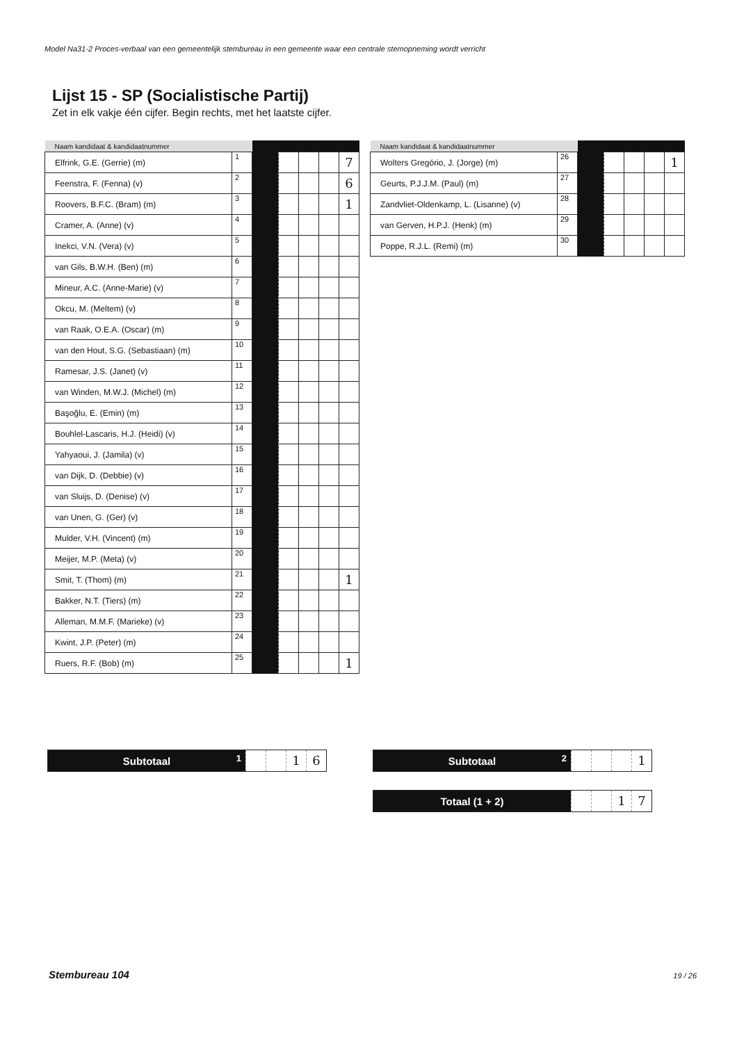Model Na31-2 Proces-verbaal van een gemeentelijk stembureau in een gemeente waar een centrale stemopneming wordt verricht
Lijst 15 - SP (Socialistische Partij)
Zet in elk vakje één cijfer. Begin rechts, met het laatste cijfer.
| Naam kandidaat & kandidaatnummer | | | | | | |
| --- | --- | --- | --- | --- | --- | --- |
| Elfrink, G.E. (Gerrie) (m) | 1 | | | | | 7 |
| Feenstra, F. (Fenna) (v) | 2 | | | | | 6 |
| Roovers, B.F.C. (Bram) (m) | 3 | | | | | 1 |
| Cramer, A. (Anne) (v) | 4 | | | | | |
| Inekci, V.N. (Vera) (v) | 5 | | | | | |
| van Gils, B.W.H. (Ben) (m) | 6 | | | | | |
| Mineur, A.C. (Anne-Marie) (v) | 7 | | | | | |
| Okcu, M. (Meltem) (v) | 8 | | | | | |
| van Raak, O.E.A. (Oscar) (m) | 9 | | | | | |
| van den Hout, S.G. (Sebastiaan) (m) | 10 | | | | | |
| Ramesar, J.S. (Janet) (v) | 11 | | | | | |
| van Winden, M.W.J. (Michel) (m) | 12 | | | | | |
| Başoğlu, E. (Emin) (m) | 13 | | | | | |
| Bouhlel-Lascaris, H.J. (Heidi) (v) | 14 | | | | | |
| Yahyaoui, J. (Jamila) (v) | 15 | | | | | |
| van Dijk, D. (Debbie) (v) | 16 | | | | | |
| van Sluijs, D. (Denise) (v) | 17 | | | | | |
| van Unen, G. (Ger) (v) | 18 | | | | | |
| Mulder, V.H. (Vincent) (m) | 19 | | | | | |
| Meijer, M.P. (Meta) (v) | 20 | | | | | |
| Smit, T. (Thom) (m) | 21 | | | | | 1 |
| Bakker, N.T. (Tiers) (m) | 22 | | | | | |
| Alleman, M.M.F. (Marieke) (v) | 23 | | | | | |
| Kwint, J.P. (Peter) (m) | 24 | | | | | |
| Ruers, R.F. (Bob) (m) | 25 | | | | | 1 |
| Naam kandidaat & kandidaatnummer | | | | | | |
| --- | --- | --- | --- | --- | --- | --- |
| Wolters Gregório, J. (Jorge) (m) | 26 | | | | | 1 |
| Geurts, P.J.J.M. (Paul) (m) | 27 | | | | | |
| Zandvliet-Oldenkamp, L. (Lisanne) (v) | 28 | | | | | |
| van Gerven, H.P.J. (Henk) (m) | 29 | | | | | |
| Poppe, R.J.L. (Remi) (m) | 30 | | | | | |
Subtotaal 1
1 6
Subtotaal 2
1
Totaal (1 + 2)
1 7
Stembureau 104 19 / 26